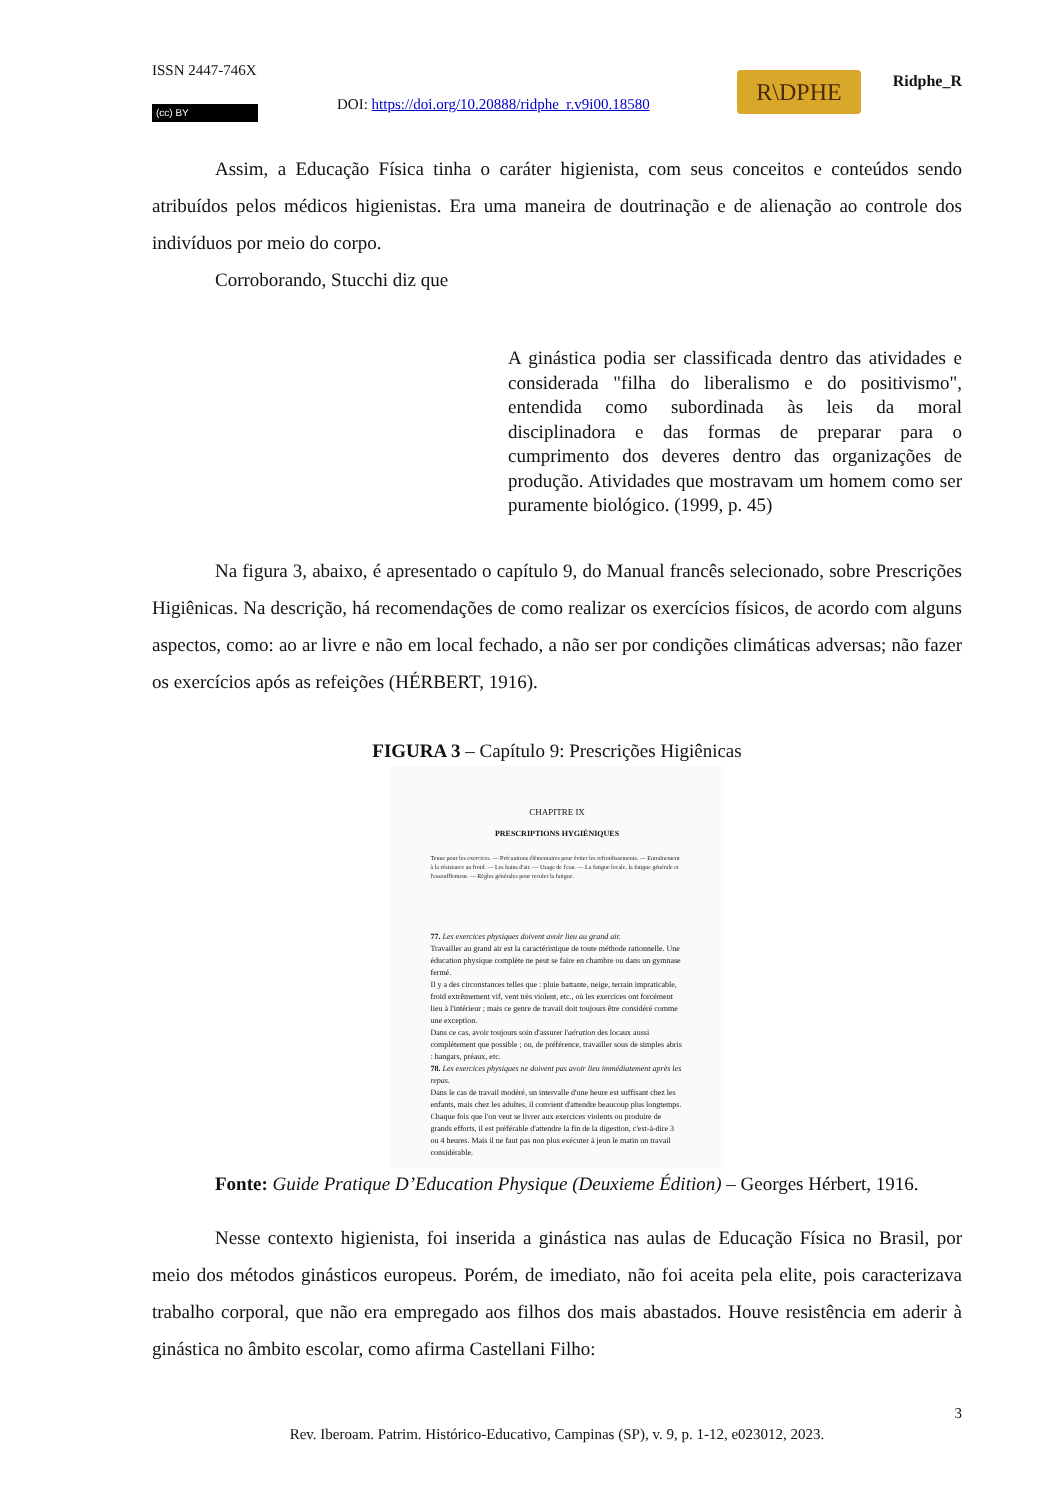ISSN 2447-746X
DOI: https://doi.org/10.20888/ridphe_r.v9i00.18580
R\DPHE Ridphe_R
(cc) BY
Assim, a Educação Física tinha o caráter higienista, com seus conceitos e conteúdos sendo atribuídos pelos médicos higienistas. Era uma maneira de doutrinação e de alienação ao controle dos indivíduos por meio do corpo.
Corroborando, Stucchi diz que
A ginástica podia ser classificada dentro das atividades e considerada "filha do liberalismo e do positivismo", entendida como subordinada às leis da moral disciplinadora e das formas de preparar para o cumprimento dos deveres dentro das organizações de produção. Atividades que mostravam um homem como ser puramente biológico. (1999, p. 45)
Na figura 3, abaixo, é apresentado o capítulo 9, do Manual francês selecionado, sobre Prescrições Higiênicas. Na descrição, há recomendações de como realizar os exercícios físicos, de acordo com alguns aspectos, como: ao ar livre e não em local fechado, a não ser por condições climáticas adversas; não fazer os exercícios após as refeições (HÉRBERT, 1916).
FIGURA 3 – Capítulo 9: Prescrições Higiênicas
CHAPITRE IX
PRESCRIPTIONS HYGIÉNIQUES
Tenue pour les exercices. — Précautions élémentaires pour éviter les refroidissements. — Entraînement à la résistance au froid. — Les bains d'air. — Usage de l'eau. — La fatigue locale, la fatigue générale et l'essoufflement. — Règles générales pour reculer la fatigue.
77. Les exercices physiques doivent avoir lieu au grand air.
Travailler au grand air est la caractéristique de toute méthode rationnelle. Une éducation physique complète ne peut se faire en chambre ou dans un gymnase fermé.
Il y a des circonstances telles que : pluie battante, neige, terrain impraticable, froid extrêmement vif, vent très violent, etc., où les exercices ont forcément lieu à l'intérieur ; mais ce genre de travail doit toujours être considéré comme une exception.
Dans ce cas, avoir toujours soin d'assurer l'aération des locaux aussi complètement que possible ; ou, de préférence, travailler sous de simples abris : hangars, préaux, etc.
78. Les exercices physiques ne doivent pas avoir lieu immédiatement après les repas.
Dans le cas de travail modéré, un intervalle d'une heure est suffisant chez les enfants, mais chez les adultes, il convient d'attendre beaucoup plus longtemps.
Chaque fois que l'on veut se livrer aux exercices violents ou produire de grands efforts, il est préférable d'attendre la fin de la digestion, c'est-à-dire 3 ou 4 heures. Mais il ne faut pas non plus exécuter à jeun le matin un travail considérable.
Fonte: Guide Pratique D’Education Physique (Deuxieme Édition) – Georges Hérbert, 1916.
Nesse contexto higienista, foi inserida a ginástica nas aulas de Educação Física no Brasil, por meio dos métodos ginásticos europeus. Porém, de imediato, não foi aceita pela elite, pois caracterizava trabalho corporal, que não era empregado aos filhos dos mais abastados. Houve resistência em aderir à ginástica no âmbito escolar, como afirma Castellani Filho:
3
Rev. Iberoam. Patrim. Histórico-Educativo, Campinas (SP), v. 9, p. 1-12, e023012, 2023.